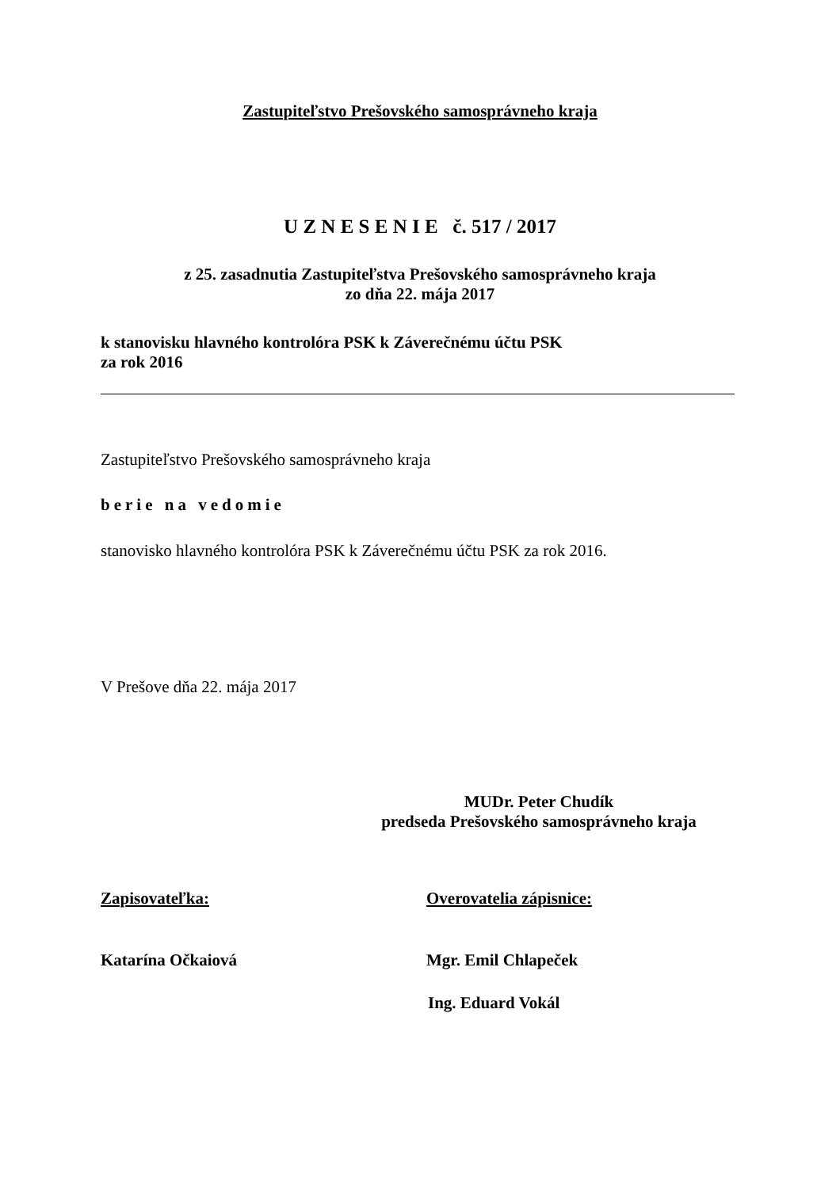Zastupiteľstvo Prešovského samosprávneho kraja
U Z N E S E N I E č. 517 / 2017
z 25. zasadnutia Zastupiteľstva Prešovského samosprávneho kraja
zo dňa 22. mája 2017
k stanovisku hlavného kontrolóra PSK k Záverečnému účtu PSK
za rok 2016
Zastupiteľstvo Prešovského samosprávneho kraja
berie na vedomie
stanovisko hlavného kontrolóra PSK k Záverečnému účtu PSK za rok 2016.
V Prešove dňa 22. mája 2017
MUDr. Peter Chudík
predseda Prešovského samosprávneho kraja
Zapisovateľka: Overovatelia zápisnice:
Katarína Očkaiová Mgr. Emil Chlapeček
Ing. Eduard Vokál